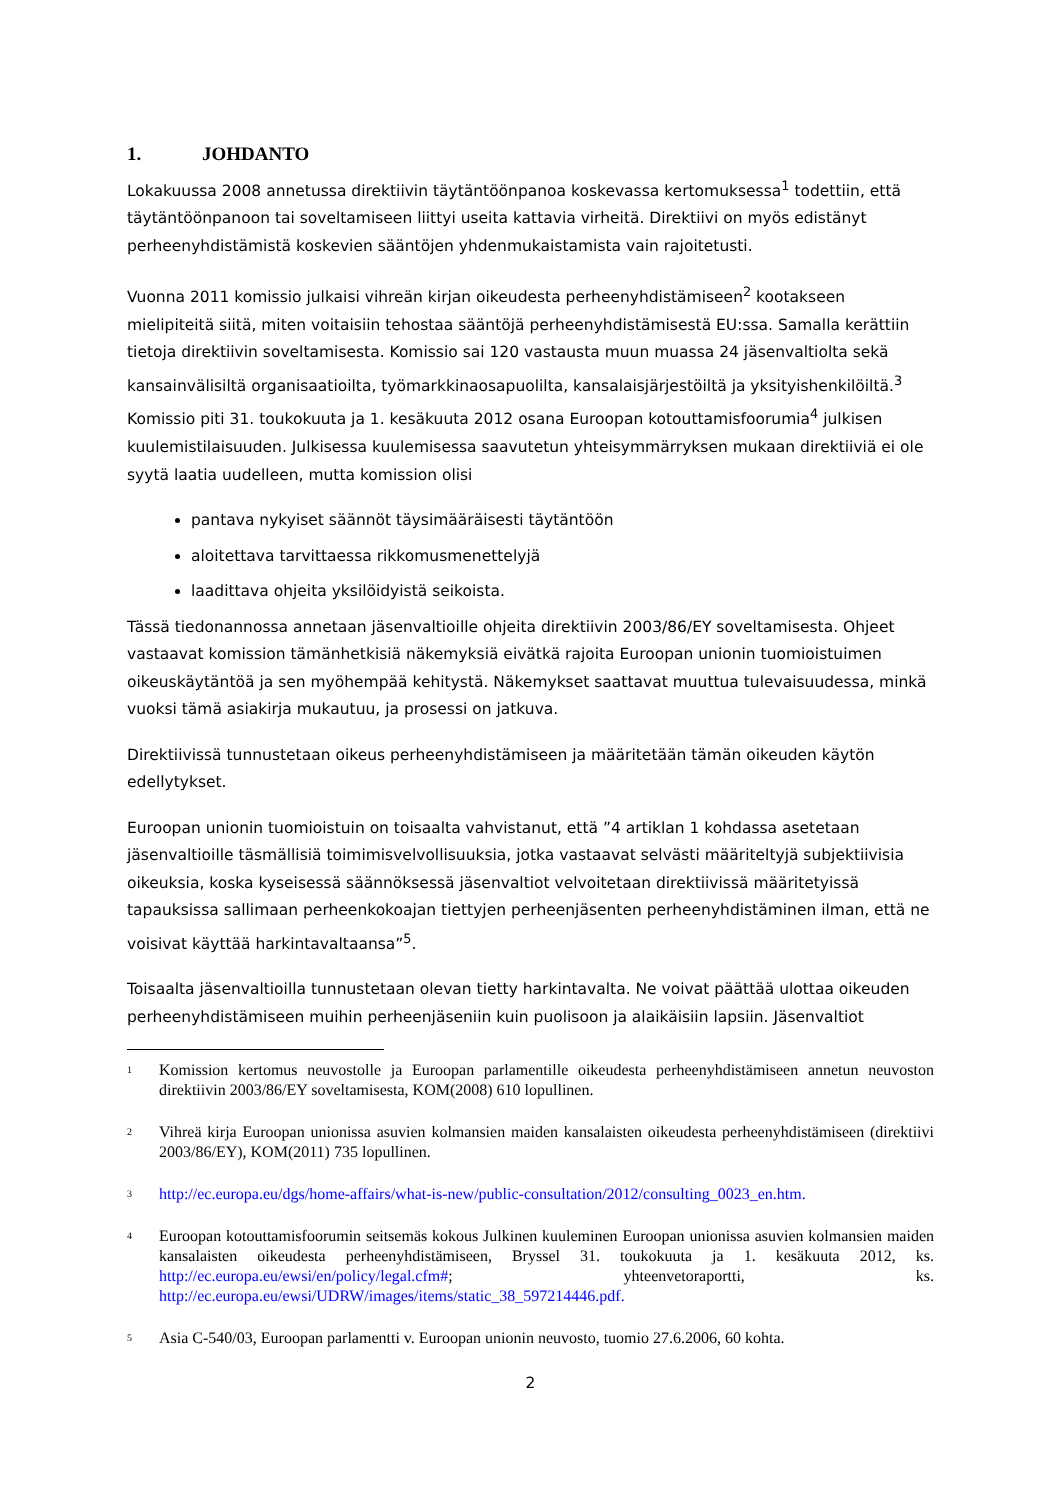1. JOHDANTO
Lokakuussa 2008 annetussa direktiivin täytäntöönpanoa koskevassa kertomuksessa<sup>1</sup> todettiin, että täytäntöönpanoon tai soveltamiseen liittyi useita kattavia virheitä. Direktiivi on myös edistänyt perheenyhdistämistä koskevien sääntöjen yhdenmukaistamista vain rajoitetusti.
Vuonna 2011 komissio julkaisi vihreän kirjan oikeudesta perheenyhdistämiseen<sup>2</sup> kootakseen mielipiteitä siitä, miten voitaisiin tehostaa sääntöjä perheenyhdistämisestä EU:ssa. Samalla kerättiin tietoja direktiivin soveltamisesta. Komissio sai 120 vastausta muun muassa 24 jäsenvaltiolta sekä kansainvälisiltä organisaatioilta, työmarkkinaosapuolilta, kansalaisjärjestöiltä ja yksityishenkilöiltä.<sup>3</sup> Komissio piti 31. toukokuuta ja 1. kesäkuuta 2012 osana Euroopan kotouttamisfoorumia<sup>4</sup> julkisen kuulemistilaisuuden. Julkisessa kuulemisessa saavutetun yhteisymmärryksen mukaan direktiiviä ei ole syytä laatia uudelleen, mutta komission olisi
pantava nykyiset säännöt täysimääräisesti täytäntöön
aloitettava tarvittaessa rikkomusmenettelyjä
laadittava ohjeita yksilöidyistä seikoista.
Tässä tiedonannossa annetaan jäsenvaltioille ohjeita direktiivin 2003/86/EY soveltamisesta. Ohjeet vastaavat komission tämänhetkisiä näkemyksiä eivätkä rajoita Euroopan unionin tuomioistuimen oikeuskäytäntöä ja sen myöhempää kehitystä. Näkemykset saattavat muuttua tulevaisuudessa, minkä vuoksi tämä asiakirja mukautuu, ja prosessi on jatkuva.
Direktiivissä tunnustetaan oikeus perheenyhdistämiseen ja määritetään tämän oikeuden käytön edellytykset.
Euroopan unionin tuomioistuin on toisaalta vahvistanut, että ”4 artiklan 1 kohdassa asetetaan jäsenvaltioille täsmällisiä toimimisvelvollisuuksia, jotka vastaavat selvästi määriteltyjä subjektiivisia oikeuksia, koska kyseisessä säännöksessä jäsenvaltiot velvoitetaan direktiivissä määritetyissä tapauksissa sallimaan perheenkokoajan tiettyjen perheenjäsenten perheenyhdistäminen ilman, että ne voisivat käyttää harkintavaltaansa”<sup>5</sup>.
Toisaalta jäsenvaltioilla tunnustetaan olevan tietty harkintavalta. Ne voivat päättää ulottaa oikeuden perheenyhdistämiseen muihin perheenjäseniin kuin puolisoon ja alaikäisiin lapsiin. Jäsenvaltiot
<sup>1</sup>
Komission kertomus neuvostolle ja Euroopan parlamentille oikeudesta perheenyhdistämiseen annetun neuvoston direktiivin 2003/86/EY soveltamisesta, KOM(2008) 610 lopullinen.
<sup>2</sup>
Vihreä kirja Euroopan unionissa asuvien kolmansien maiden kansalaisten oikeudesta perheenyhdistämiseen (direktiivi 2003/86/EY), KOM(2011) 735 lopullinen.
<sup>3</sup>
http://ec.europa.eu/dgs/home-affairs/what-is-new/public-consultation/2012/consulting_0023_en.htm.
<sup>4</sup>
Euroopan kotouttamisfoorumin seitsemäs kokous Julkinen kuuleminen Euroopan unionissa asuvien kolmansien maiden kansalaisten oikeudesta perheenyhdistämiseen, Bryssel 31. toukokuuta ja 1. kesäkuuta 2012, ks. http://ec.europa.eu/ewsi/en/policy/legal.cfm#; yhteenvetoraportti, ks. http://ec.europa.eu/ewsi/UDRW/images/items/static_38_597214446.pdf.
<sup>5</sup>
Asia C-540/03, Euroopan parlamentti v. Euroopan unionin neuvosto, tuomio 27.6.2006, 60 kohta.
2